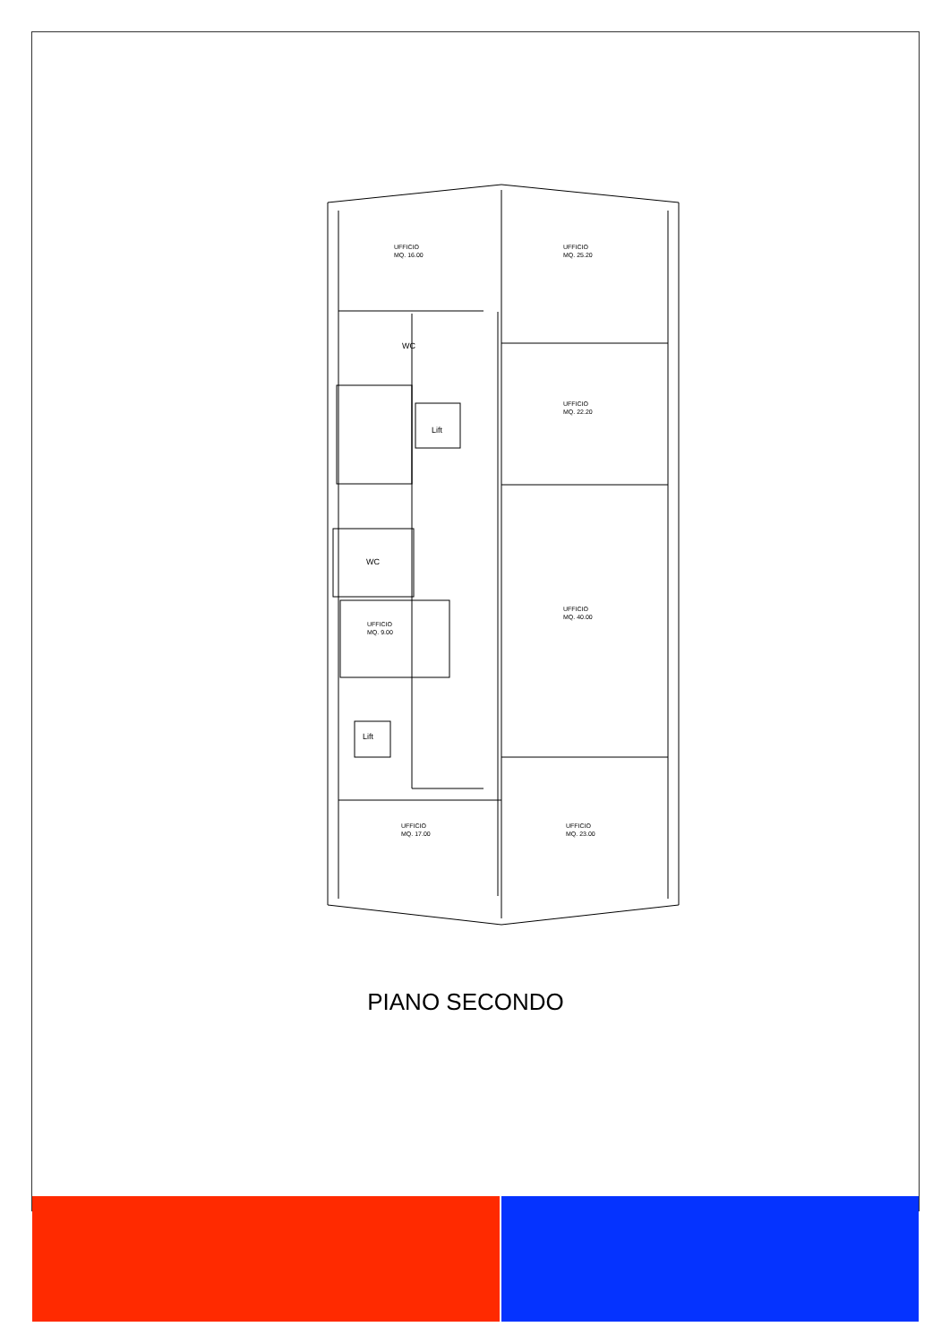UFFICIO
MQ. 16.00
UFFICIO
MQ. 25.20
WC
UFFICIO
MQ. 22.20
Lift
WC
UFFICIO
MQ. 40.00
UFFICIO
MQ. 9.00
Lift
UFFICIO
MQ. 17.00
UFFICIO
MQ. 23.00
PIANO SECONDO